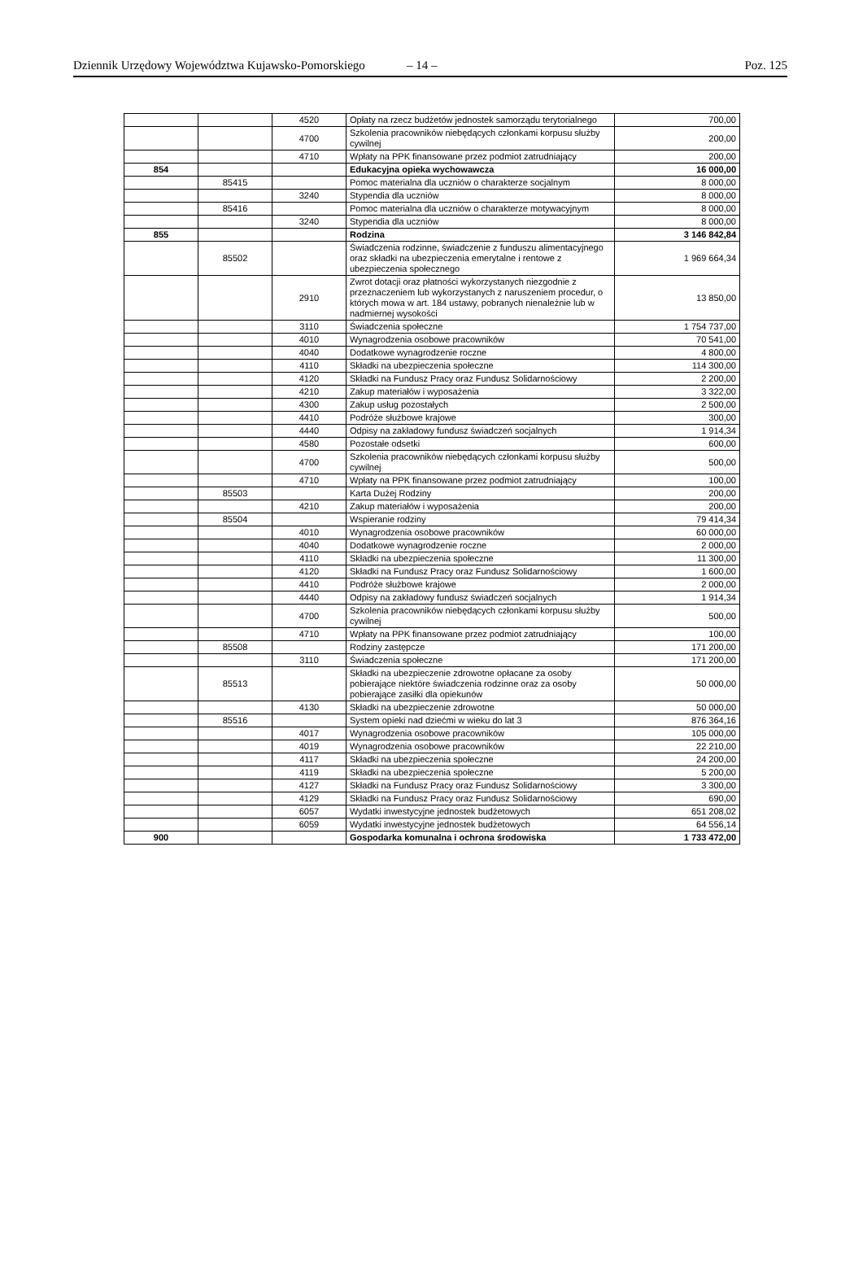Dziennik Urzędowy Województwa Kujawsko-Pomorskiego – 14 – Poz. 125
| | | 4520 | Opłaty na rzecz budżetów jednostek samorządu terytorialnego | 700,00 |
| | | 4700 | Szkolenia pracowników niebędących członkami korpusu służby cywilnej | 200,00 |
| | | 4710 | Wpłaty na PPK finansowane przez podmiot zatrudniający | 200,00 |
| 854 | | | Edukacyjna opieka wychowawcza | 16 000,00 |
| | 85415 | | Pomoc materialna dla uczniów o charakterze socjalnym | 8 000,00 |
| | | 3240 | Stypendia dla uczniów | 8 000,00 |
| | 85416 | | Pomoc materialna dla uczniów o charakterze motywacyjnym | 8 000,00 |
| | | 3240 | Stypendia dla uczniów | 8 000,00 |
| 855 | | | Rodzina | 3 146 842,84 |
| | 85502 | | Świadczenia rodzinne, świadczenie z funduszu alimentacyjnego oraz składki na ubezpieczenia emerytalne i rentowe z ubezpieczenia społecznego | 1 969 664,34 |
| | | 2910 | Zwrot dotacji oraz płatności wykorzystanych niezgodnie z przeznaczeniem lub wykorzystanych z naruszeniem procedur, o których mowa w art. 184 ustawy, pobranych nienależnie lub w nadmiernej wysokości | 13 850,00 |
| | | 3110 | Świadczenia społeczne | 1 754 737,00 |
| | | 4010 | Wynagrodzenia osobowe pracowników | 70 541,00 |
| | | 4040 | Dodatkowe wynagrodzenie roczne | 4 800,00 |
| | | 4110 | Składki na ubezpieczenia społeczne | 114 300,00 |
| | | 4120 | Składki na Fundusz Pracy oraz Fundusz Solidarnościowy | 2 200,00 |
| | | 4210 | Zakup materiałów i wyposażenia | 3 322,00 |
| | | 4300 | Zakup usług pozostałych | 2 500,00 |
| | | 4410 | Podróże służbowe krajowe | 300,00 |
| | | 4440 | Odpisy na zakładowy fundusz świadczeń socjalnych | 1 914,34 |
| | | 4580 | Pozostałe odsetki | 600,00 |
| | | 4700 | Szkolenia pracowników niebędących członkami korpusu służby cywilnej | 500,00 |
| | | 4710 | Wpłaty na PPK finansowane przez podmiot zatrudniający | 100,00 |
| | 85503 | | Karta Dużej Rodziny | 200,00 |
| | | 4210 | Zakup materiałów i wyposażenia | 200,00 |
| | 85504 | | Wspieranie rodziny | 79 414,34 |
| | | 4010 | Wynagrodzenia osobowe pracowników | 60 000,00 |
| | | 4040 | Dodatkowe wynagrodzenie roczne | 2 000,00 |
| | | 4110 | Składki na ubezpieczenia społeczne | 11 300,00 |
| | | 4120 | Składki na Fundusz Pracy oraz Fundusz Solidarnościowy | 1 600,00 |
| | | 4410 | Podróże służbowe krajowe | 2 000,00 |
| | | 4440 | Odpisy na zakładowy fundusz świadczeń socjalnych | 1 914,34 |
| | | 4700 | Szkolenia pracowników niebędących członkami korpusu służby cywilnej | 500,00 |
| | | 4710 | Wpłaty na PPK finansowane przez podmiot zatrudniający | 100,00 |
| | 85508 | | Rodziny zastępcze | 171 200,00 |
| | | 3110 | Świadczenia społeczne | 171 200,00 |
| | 85513 | | Składki na ubezpieczenie zdrowotne opłacane za osoby pobierające niektóre świadczenia rodzinne oraz za osoby pobierające zasiłki dla opiekunów | 50 000,00 |
| | | 4130 | Składki na ubezpieczenie zdrowotne | 50 000,00 |
| | 85516 | | System opieki nad dziećmi w wieku do lat 3 | 876 364,16 |
| | | 4017 | Wynagrodzenia osobowe pracowników | 105 000,00 |
| | | 4019 | Wynagrodzenia osobowe pracowników | 22 210,00 |
| | | 4117 | Składki na ubezpieczenia społeczne | 24 200,00 |
| | | 4119 | Składki na ubezpieczenia społeczne | 5 200,00 |
| | | 4127 | Składki na Fundusz Pracy oraz Fundusz Solidarnościowy | 3 300,00 |
| | | 4129 | Składki na Fundusz Pracy oraz Fundusz Solidarnościowy | 690,00 |
| | | 6057 | Wydatki inwestycyjne jednostek budżetowych | 651 208,02 |
| | | 6059 | Wydatki inwestycyjne jednostek budżetowych | 64 556,14 |
| 900 | | | Gospodarka komunalna i ochrona środowiska | 1 733 472,00 |